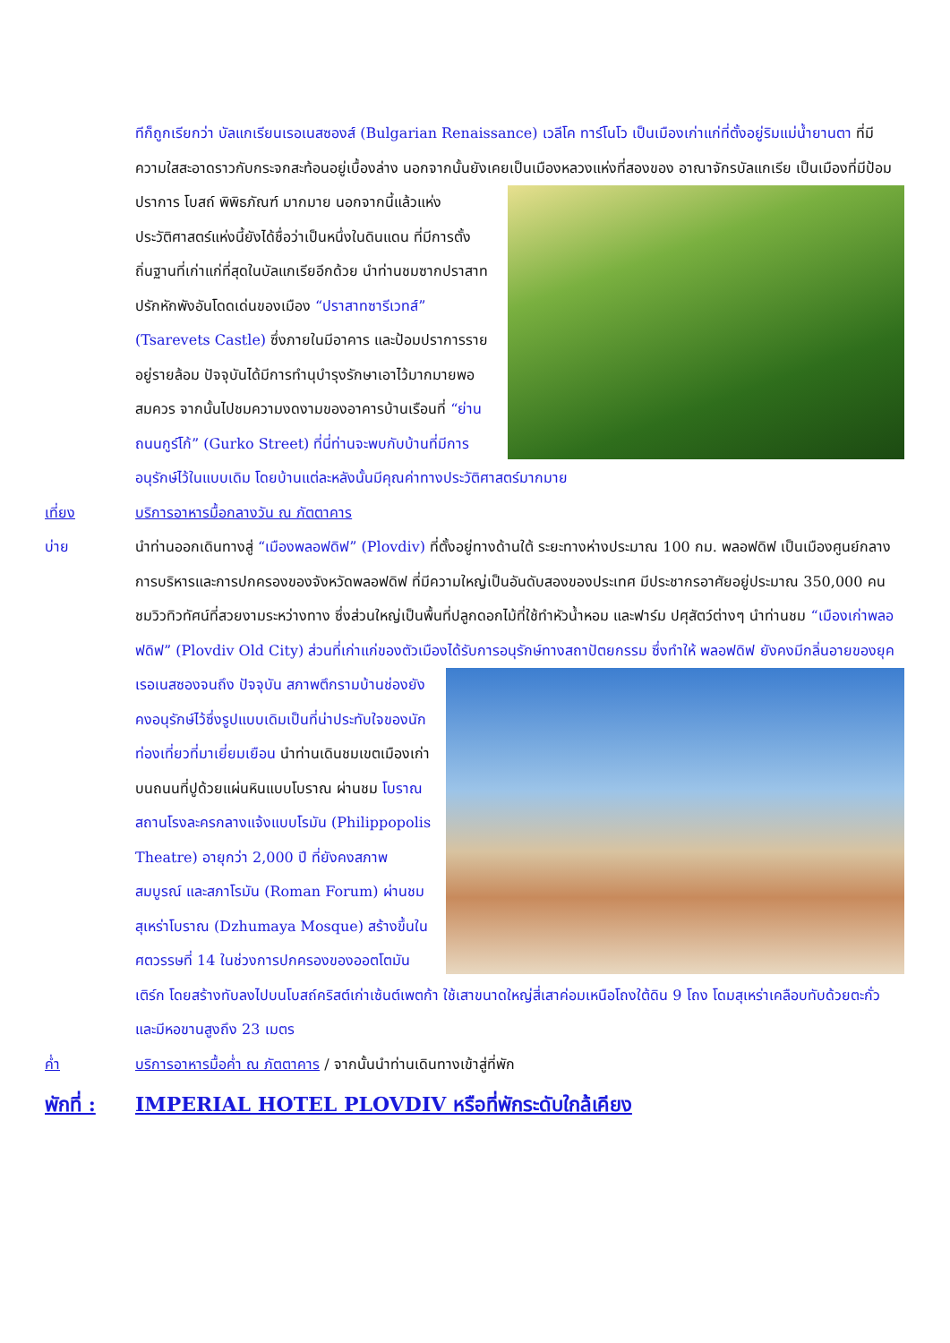ทีก็ถูกเรียกว่า บัลแกเรียนเรอเนสซองส์ (Bulgarian Renaissance) เวลีโค ทาร์โนโว เป็นเมืองเก่าแก่ที่ตั้งอยู่ริมแม่น้ำยานตา ที่มีความใสสะอาดราวกับกระจกสะท้อนอยู่เบื้องล่าง นอกจากนั้นยังเคยเป็นเมืองหลวงแห่งที่สองของ
อาณาจักรบัลแกเรีย เป็นเมืองที่มีป้อมปราการ โบสถ์ พิพิธภัณฑ์ มากมาย นอกจากนี้แล้วแห่งประวัติศาสตร์แห่งนี้ยังได้ชื่อว่าเป็นหนึ่งในดินแดน ที่มีการตั้งถิ่นฐานที่เก่าแก่ที่สุดในบัลแกเรียอีกด้วย นำท่านชมซากปราสาทปรักหักพังอันโดดเด่นของเมือง “ปราสาทซารีเวทส์” (Tsarevets Castle) ซึ่งภายในมีอาคาร และป้อมปราการรายอยู่รายล้อม ปัจจุบันได้มีการทำนุบำรุงรักษาเอาไว้มากมายพอสมควร จากนั้นไปชมความงดงามของอาคารบ้านเรือนที่ “ย่านถนนกูร์โก้” (Gurko Street) ที่นี่ท่านจะพบกับบ้านที่มีการอนุรักษ์ไว้ในแบบเดิม โดยบ้านแต่ละหลังนั้นมีคุณค่าทางประวัติศาสตร์มากมาย
เที่ยง บริการอาหารมื้อกลางวัน ณ ภัตตาคาร
บ่าย นำท่านออกเดินทางสู่ “เมืองพลอฟดิฟ” (Plovdiv) ที่ตั้งอยู่ทางด้านใต้ ระยะทางห่างประมาณ 100 กม. พลอฟดิฟ เป็นเมืองศูนย์กลางการบริหารและการปกครองของจังหวัดพลอฟดิฟ ที่มีความใหญ่เป็นอันดับสองของประเทศ มีประชากรอาศัยอยู่ประมาณ 350,000 คน ชมวิวทิวทัศน์ที่สวยงามระหว่างทาง ซึ่งส่วนใหญ่เป็นพื้นที่ปลูกดอกไม้ที่ใช้ทำหัวน้ำหอม และฟาร์ม ปศุสัตว์ต่างๆ นำท่านชม “เมืองเก่าพลอฟดิฟ” (Plovdiv Old City) ส่วนที่เก่าแก่ของตัวเมืองได้รับการอนุรักษ์ทางสถาปัตยกรรม ซึ่งทำให้ พลอฟดิฟ ยังคงมีกลิ่นอายของยุคเรอเนสซองจนถึง ปัจจุบัน
สภาพตึกรามบ้านช่องยังคงอนุรักษ์ไว้ซึ่งรูปแบบเดิมเป็นที่น่าประทับใจของนักท่องเที่ยวที่มาเยี่ยมเยือน นำท่านเดินชมเขตเมืองเก่าบนถนนที่ปูด้วยแผ่นหินแบบโบราณ ผ่านชม โบราณสถานโรงละครกลางแจ้งแบบโรมัน (Philippopolis Theatre) อายุกว่า 2,000 ปี ที่ยังคงสภาพสมบูรณ์ และสภาโรมัน (Roman Forum) ผ่านชม สุเหร่าโบราณ (Dzhumaya Mosque) สร้างขึ้นในศตวรรษที่ 14 ในช่วงการปกครองของออตโตมันเติร์ก โดยสร้างทับลงไปบนโบสถ์คริสต์เก่าเซ้นต์เพตก้า ใช้เสาขนาดใหญ่สี่เสาค่อมเหนือโถงใต้ดิน 9 โถง โดมสุเหร่าเคลือบทับด้วยตะกั่ว และมีหอขานสูงถึง 23 เมตร
ค่ำ บริการอาหารมื้อค่ำ ณ ภัตตาคาร / จากนั้นนำท่านเดินทางเข้าสู่ที่พัก
พักที่ :
IMPERIAL HOTEL PLOVDIV หรือที่พักระดับใกล้เคียง